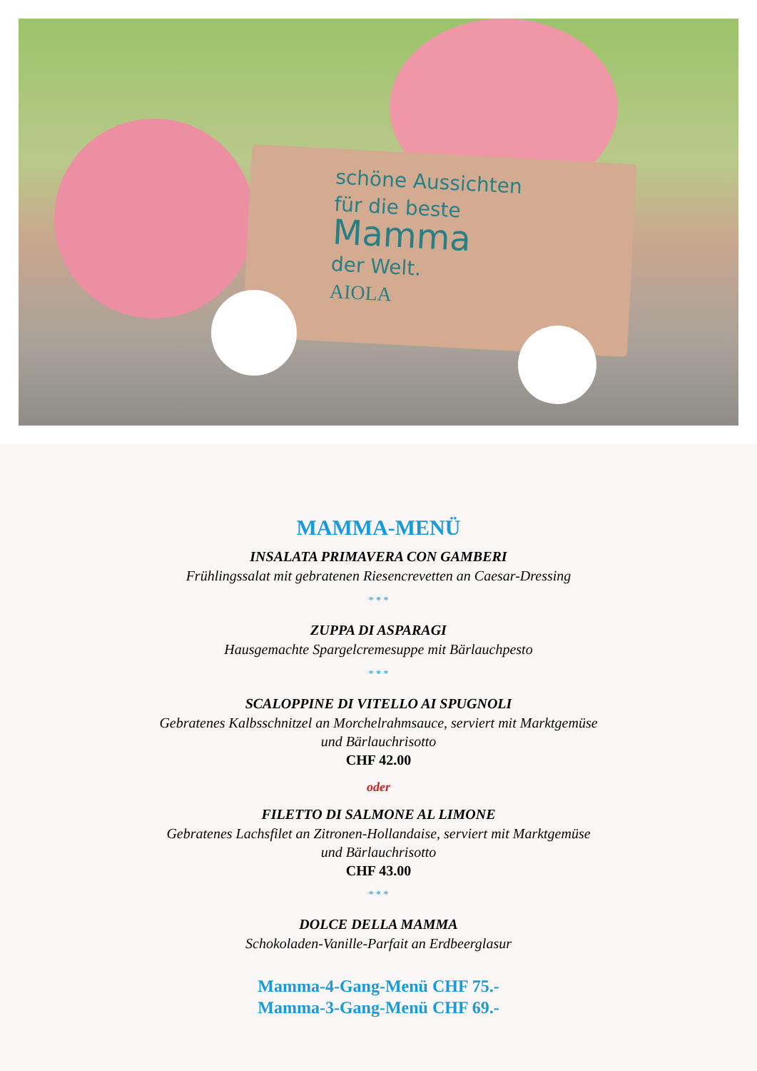schöne Aussichten
für die beste
Mamma
der Welt.
AIOLA
MAMMA-MENÜ
INSALATA PRIMAVERA CON GAMBERI
Frühlingssalat mit gebratenen Riesencrevetten an Caesar-Dressing
* * *
ZUPPA DI ASPARAGI
Hausgemachte Spargelcremesuppe mit Bärlauchpesto
* * *
SCALOPPINE DI VITELLO AI SPUGNOLI
Gebratenes Kalbsschnitzel an Morchelrahmsauce, serviert mit Marktgemüse
und Bärlauchrisotto
CHF 42.00
oder
FILETTO DI SALMONE AL LIMONE
Gebratenes Lachsfilet an Zitronen-Hollandaise, serviert mit Marktgemüse
und Bärlauchrisotto
CHF 43.00
* * *
DOLCE DELLA MAMMA
Schokoladen-Vanille-Parfait an Erdbeerglasur
Mamma-4-Gang-Menü CHF 75.-
Mamma-3-Gang-Menü CHF 69.-